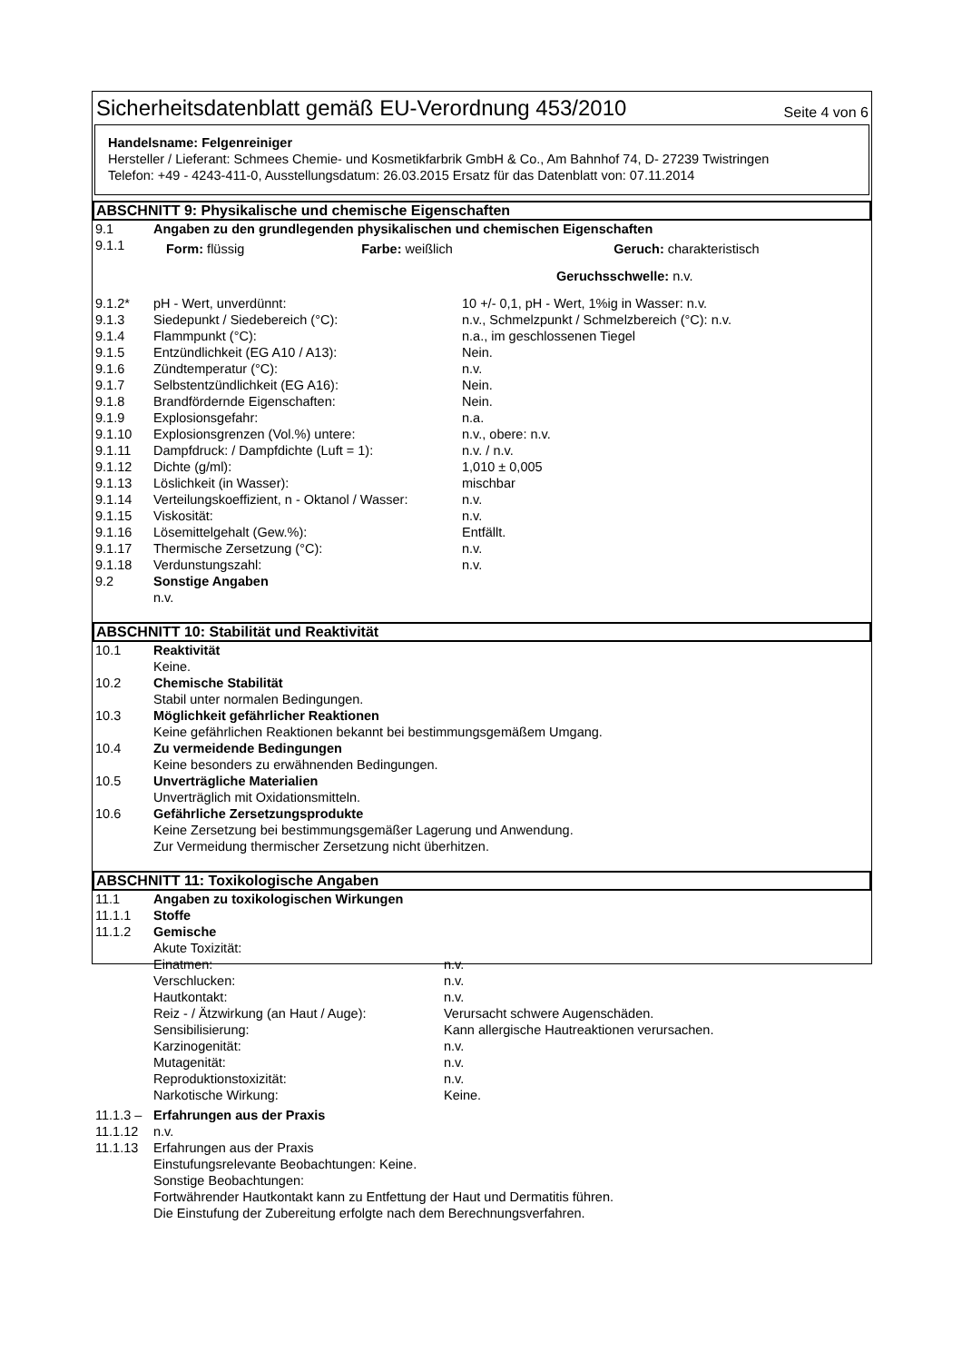Sicherheitsdatenblatt gemäß EU-Verordnung 453/2010
Seite 4 von 6
Handelsname: Felgenreiniger
Hersteller / Lieferant: Schmees Chemie- und Kosmetikfarbrik GmbH & Co., Am Bahnhof 74, D- 27239 Twistringen
Telefon: +49 - 4243-411-0, Ausstellungsdatum: 26.03.2015 Ersatz für das Datenblatt von: 07.11.2014
ABSCHNITT 9: Physikalische und chemische Eigenschaften
| 9.1 | Angaben zu den grundlegenden physikalischen und chemischen Eigenschaften | |
| 9.1.1 | Form: flüssig Farbe: weißlich Geruch: charakteristisch Geruchsschwelle: n.v. | |
| 9.1.2* | pH - Wert, unverdünnt: | 10 +/- 0,1, pH - Wert, 1%ig in Wasser: n.v. |
| 9.1.3 | Siedepunkt / Siedebereich (°C): | n.v., Schmelzpunkt / Schmelzbereich (°C): n.v. |
| 9.1.4 | Flammpunkt (°C): | n.a., im geschlossenen Tiegel |
| 9.1.5 | Entzündlichkeit (EG A10 / A13): | Nein. |
| 9.1.6 | Zündtemperatur (°C): | n.v. |
| 9.1.7 | Selbstentzündlichkeit (EG A16): | Nein. |
| 9.1.8 | Brandfördernde Eigenschaften: | Nein. |
| 9.1.9 | Explosionsgefahr: | n.a. |
| 9.1.10 | Explosionsgrenzen (Vol.%) untere: | n.v., obere: n.v. |
| 9.1.11 | Dampfdruck: / Dampfdichte (Luft = 1): | n.v. / n.v. |
| 9.1.12 | Dichte (g/ml): | 1,010 ± 0,005 |
| 9.1.13 | Löslichkeit (in Wasser): | mischbar |
| 9.1.14 | Verteilungskoeffizient, n - Oktanol / Wasser: | n.v. |
| 9.1.15 | Viskosität: | n.v. |
| 9.1.16 | Lösemittelgehalt (Gew.%): | Entfällt. |
| 9.1.17 | Thermische Zersetzung (°C): | n.v. |
| 9.1.18 | Verdunstungszahl: | n.v. |
| 9.2 | Sonstige Angaben n.v. | |
ABSCHNITT 10: Stabilität und Reaktivität
| 10.1 | Reaktivität Keine. |
| 10.2 | Chemische Stabilität Stabil unter normalen Bedingungen. |
| 10.3 | Möglichkeit gefährlicher Reaktionen Keine gefährlichen Reaktionen bekannt bei bestimmungsgemäßem Umgang. |
| 10.4 | Zu vermeidende Bedingungen Keine besonders zu erwähnenden Bedingungen. |
| 10.5 | Unverträgliche Materialien Unverträglich mit Oxidationsmitteln. |
| 10.6 | Gefährliche Zersetzungsprodukte Keine Zersetzung bei bestimmungsgemäßer Lagerung und Anwendung. Zur Vermeidung thermischer Zersetzung nicht überhitzen. |
ABSCHNITT 11: Toxikologische Angaben
| 11.1 | Angaben zu toxikologischen Wirkungen | |
| 11.1.1 | Stoffe | |
| 11.1.2 | Gemische | |
| | Akute Toxizität: | |
| | Einatmen: | n.v. |
| | Verschlucken: | n.v. |
| | Hautkontakt: | n.v. |
| | Reiz - / Ätzwirkung (an Haut / Auge): | Verursacht schwere Augenschäden. |
| | Sensibilisierung: | Kann allergische Hautreaktionen verursachen. |
| | Karzinogenität: | n.v. |
| | Mutagenität: | n.v. |
| | Reproduktionstoxizität: | n.v. |
| | Narkotische Wirkung: | Keine. |
| 11.1.3 – | Erfahrungen aus der Praxis | |
| 11.1.12 | n.v. | |
| 11.1.13 | Erfahrungen aus der Praxis Einstufungsrelevante Beobachtungen: Keine. Sonstige Beobachtungen: Fortwährender Hautkontakt kann zu Entfettung der Haut und Dermatitis führen. Die Einstufung der Zubereitung erfolgte nach dem Berechnungsverfahren. | |